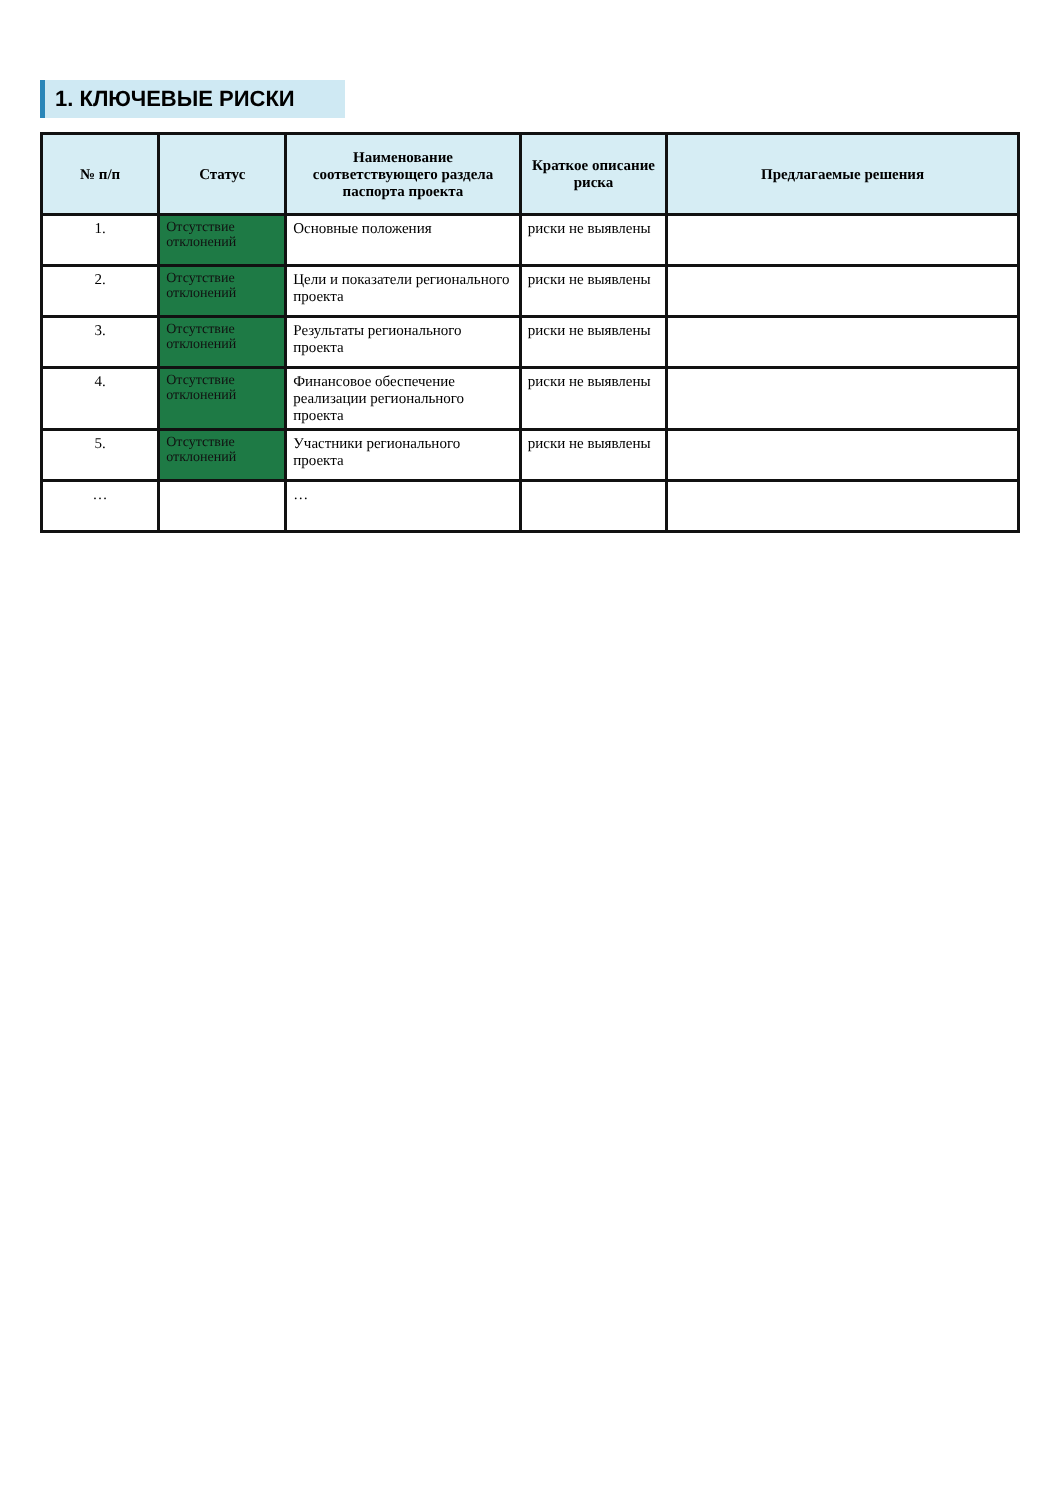1. КЛЮЧЕВЫЕ РИСКИ
| № п/п | Статус | Наименование соответствующего раздела паспорта проекта | Краткое описание риска | Предлагаемые решения |
| --- | --- | --- | --- | --- |
| 1. | Отсутствие отклонений | Основные положения | риски не выявлены | |
| 2. | Отсутствие отклонений | Цели и показатели регионального проекта | риски не выявлены | |
| 3. | Отсутствие отклонений | Результаты регионального проекта | риски не выявлены | |
| 4. | Отсутствие отклонений | Финансовое обеспечение реализации регионального проекта | риски не выявлены | |
| 5. | Отсутствие отклонений | Участники регионального проекта | риски не выявлены | |
| … | | … | | |